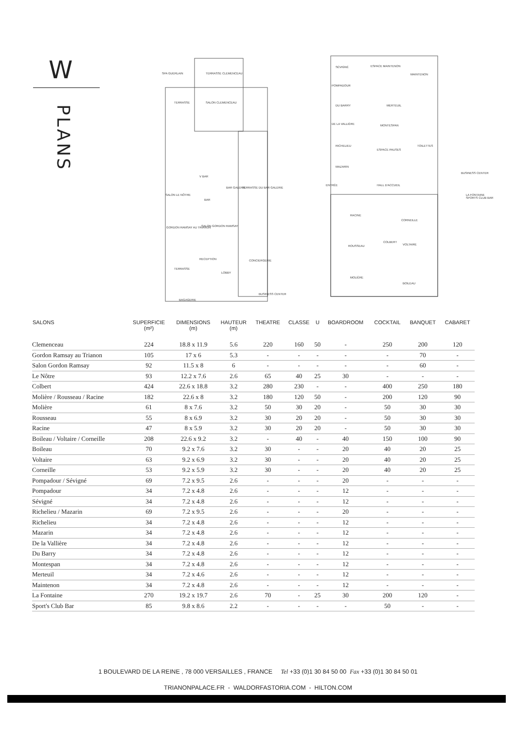W
PLANS
SPA GUERLAIN TERRASSE CLEMENCEAU
TERRASSE SALON CLEMENCEAU
V BAR
SALON LE NÔTRE
BAR
BAR GALERIE TERRASSE DU BAR GALERIE
GORDON RAMSAY AU TRIANON SALON GORDON RAMSAY
RECEPTION CONCIERGERIE
TERRASSE
LOBBY
BAGAGERIE
BUSINESS CENTER
SÉVIGNÉ ESPACE MAINTENON
MAINTENON
POMPADOUR
DU BARRY MERTEUIL
DE LA VALLIÈRE MONTESPAN
RICHELIEU
ESPACE PAUSES
TOILETTES
MAZARIN
BUSINESS CENTER
ENTRÉE HALL D'ACCUEIL
LA FONTAINE SPORTS CLUB BAR
RACINE
CORNEILLE
ROUSSEAU
COLBERT
VOLTAIRE
MOLIÈRE
BOILEAU
| SALONS | SUPERFICIE (m²) | DIMENSIONS (m) | HAUTEUR (m) | THEATRE | CLASSE | U | BOARDROOM | COCKTAIL | BANQUET | CABARET |
| --- | --- | --- | --- | --- | --- | --- | --- | --- | --- | --- |
| Clemenceau | 224 | 18.8 x 11.9 | 5.6 | 220 | 160 | 50 | - | 250 | 200 | 120 |
| Gordon Ramsay au Trianon | 105 | 17 x 6 | 5.3 | - | - | - | - | - | 70 | - |
| Salon Gordon Ramsay | 92 | 11.5 x 8 | 6 | - | - | - | - | - | 60 | - |
| Le Nôtre | 93 | 12.2 x 7.6 | 2.6 | 65 | 40 | 25 | 30 | - | - | - |
| Colbert | 424 | 22.6 x 18.8 | 3.2 | 280 | 230 | - | - | 400 | 250 | 180 |
| Molière / Rousseau / Racine | 182 | 22.6 x 8 | 3.2 | 180 | 120 | 50 | - | 200 | 120 | 90 |
| Molière | 61 | 8 x 7.6 | 3.2 | 50 | 30 | 20 | - | 50 | 30 | 30 |
| Rousseau | 55 | 8 x 6.9 | 3.2 | 30 | 20 | 20 | - | 50 | 30 | 30 |
| Racine | 47 | 8 x 5.9 | 3.2 | 30 | 20 | 20 | - | 50 | 30 | 30 |
| Boileau / Voltaire / Corneille | 208 | 22.6 x 9.2 | 3.2 | - | 40 | - | 40 | 150 | 100 | 90 |
| Boileau | 70 | 9.2 x 7.6 | 3.2 | 30 | - | - | 20 | 40 | 20 | 25 |
| Voltaire | 63 | 9.2 x 6.9 | 3.2 | 30 | - | - | 20 | 40 | 20 | 25 |
| Corneille | 53 | 9.2 x 5.9 | 3.2 | 30 | - | - | 20 | 40 | 20 | 25 |
| Pompadour / Sévigné | 69 | 7.2 x 9.5 | 2.6 | - | - | - | 20 | - | - | - |
| Pompadour | 34 | 7.2 x 4.8 | 2.6 | - | - | - | 12 | - | - | - |
| Sévigné | 34 | 7.2 x 4.8 | 2.6 | - | - | - | 12 | - | - | - |
| Richelieu / Mazarin | 69 | 7.2 x 9.5 | 2.6 | - | - | - | 20 | - | - | - |
| Richelieu | 34 | 7.2 x 4.8 | 2.6 | - | - | - | 12 | - | - | - |
| Mazarin | 34 | 7.2 x 4.8 | 2.6 | - | - | - | 12 | - | - | - |
| De la Vallière | 34 | 7.2 x 4.8 | 2.6 | - | - | - | 12 | - | - | - |
| Du Barry | 34 | 7.2 x 4.8 | 2.6 | - | - | - | 12 | - | - | - |
| Montespan | 34 | 7.2 x 4.8 | 2.6 | - | - | - | 12 | - | - | - |
| Merteuil | 34 | 7.2 x 4.6 | 2.6 | - | - | - | 12 | - | - | - |
| Maintenon | 34 | 7.2 x 4.8 | 2.6 | - | - | - | 12 | - | - | - |
| La Fontaine | 270 | 19.2 x 19.7 | 2.6 | 70 | - | 25 | 30 | 200 | 120 | - |
| Sport's Club Bar | 85 | 9.8 x 8.6 | 2.2 | - | - | - | - | 50 | - | - |
1 BOULEVARD DE LA REINE , 78 000 VERSAILLES , FRANCE Tel +33 (0)1 30 84 50 00 Fax +33 (0)1 30 84 50 01
TRIANONPALACE.FR - WALDORFASTORIA.COM - HILTON.COM